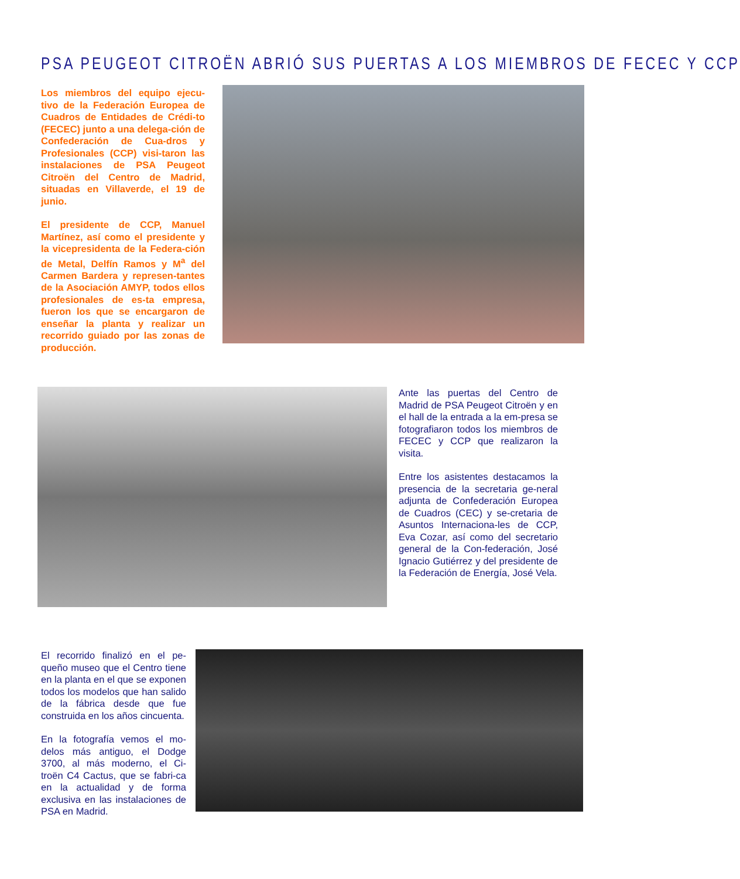PSA PEUGEOT CITROËN ABRIÓ SUS PUERTAS A LOS MIEMBROS DE FECEC Y CCP
Los miembros del equipo ejecu-tivo de la Federación Europea de Cuadros de Entidades de Crédi-to (FECEC) junto a una delega-ción de Confederación de Cua-dros y Profesionales (CCP) visi-taron las instalaciones de PSA Peugeot Citroën del Centro de Madrid, situadas en Villaverde, el 19 de junio.
El presidente de CCP, Manuel Martínez, así como el presidente y la vicepresidenta de la Federa-ción de Metal, Delfín Ramos y M<sup>a</sup> del Carmen Bardera y represen-tantes de la Asociación AMYP, todos ellos profesionales de es-ta empresa, fueron los que se encargaron de enseñar la planta y realizar un recorrido guiado por las zonas de producción.
Ante las puertas del Centro de Madrid de PSA Peugeot Citroën y en el hall de la entrada a la em-presa se fotografiaron todos los miembros de FECEC y CCP que realizaron la visita.
Entre los asistentes destacamos la presencia de la secretaria ge-neral adjunta de Confederación Europea de Cuadros (CEC) y se-cretaria de Asuntos Internaciona-les de CCP, Eva Cozar, así como del secretario general de la Con-federación, José Ignacio Gutiérrez y del presidente de la Federación de Energía, José Vela.
El recorrido finalizó en el pe-queño museo que el Centro tiene en la planta en el que se exponen todos los modelos que han salido de la fábrica desde que fue construida en los años cincuenta.
En la fotografía vemos el mo-delos más antiguo, el Dodge 3700, al más moderno, el Ci-troën C4 Cactus, que se fabri-ca en la actualidad y de forma exclusiva en las instalaciones de PSA en Madrid.